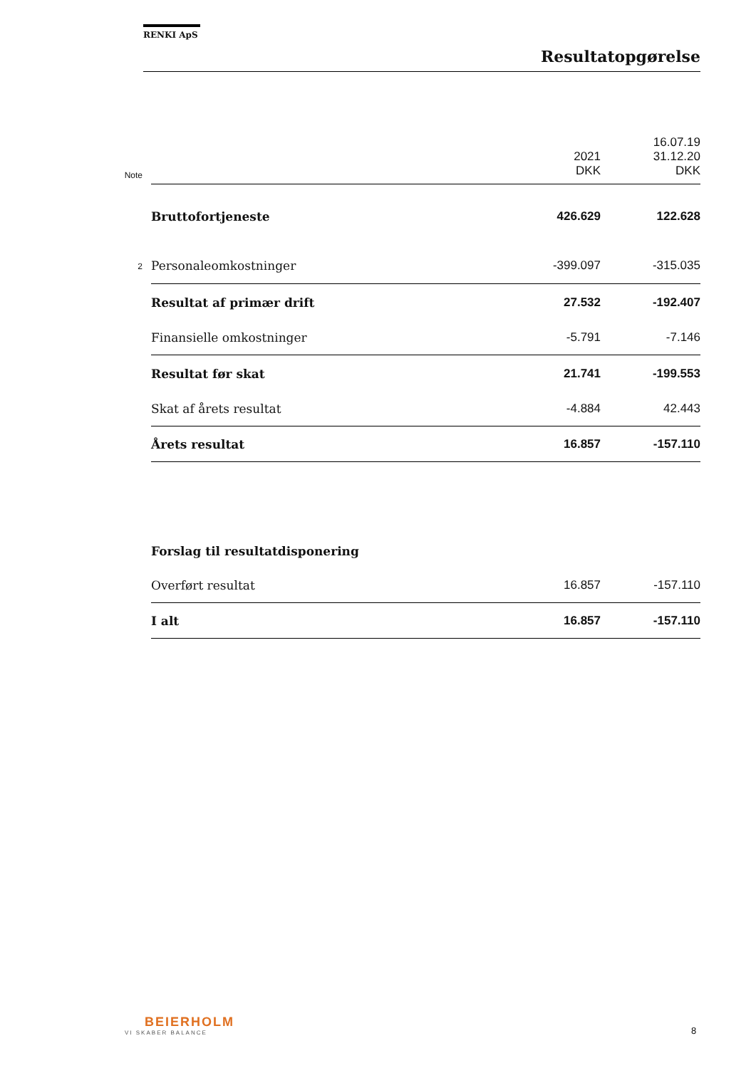RENKI ApS
Resultatopgørelse
| Note | | 2021 DKK | 16.07.19 31.12.20 DKK |
| | Bruttofortjeneste | 426.629 | 122.628 |
| 2 | Personaleomkostninger | -399.097 | -315.035 |
| | Resultat af primær drift | 27.532 | -192.407 |
| | Finansielle omkostninger | -5.791 | -7.146 |
| | Resultat før skat | 21.741 | -199.553 |
| | Skat af årets resultat | -4.884 | 42.443 |
| | Årets resultat | 16.857 | -157.110 |
| | Forslag til resultatdisponering | | |
| | Overført resultat | 16.857 | -157.110 |
| | I alt | 16.857 | -157.110 |
BEIERHOLM
VI SKABER BALANCE
8